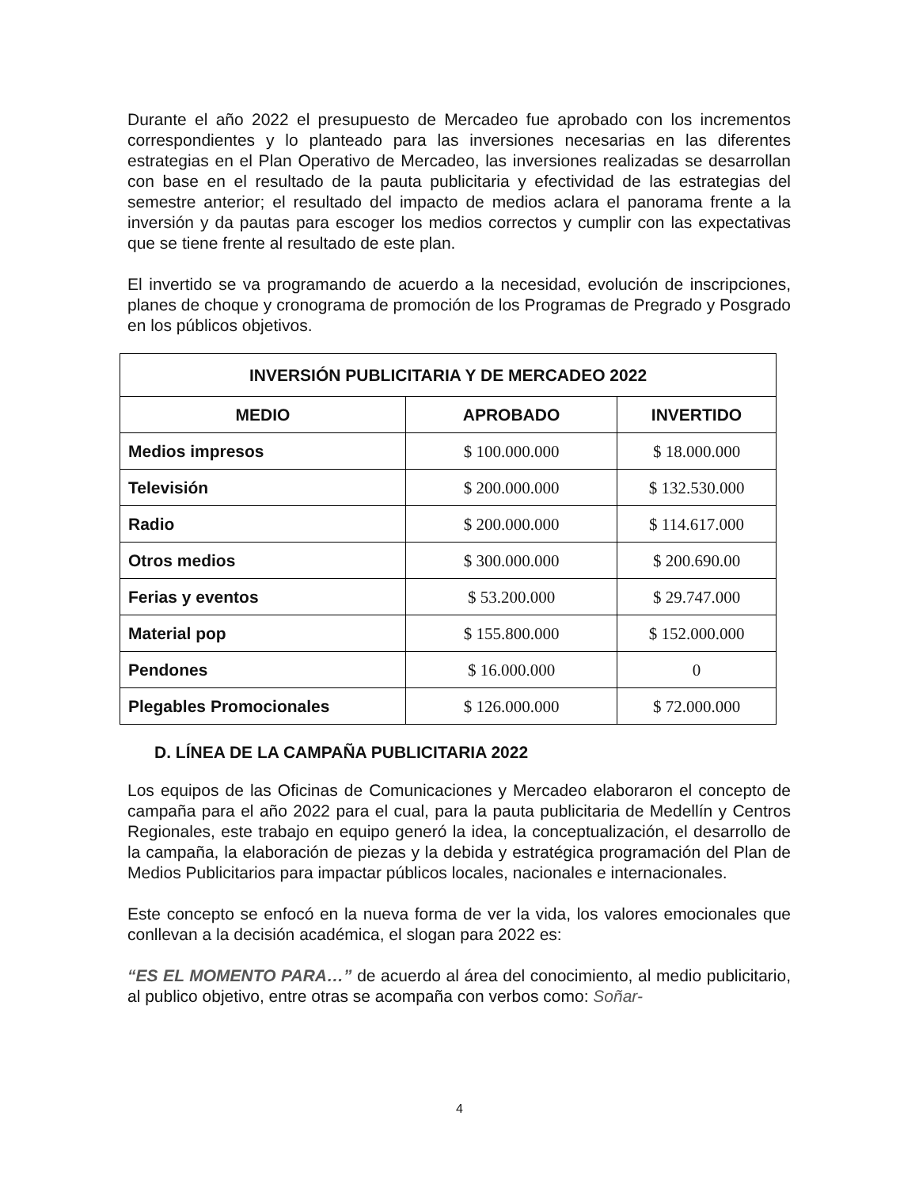Durante el año 2022 el presupuesto de Mercadeo fue aprobado con los incrementos correspondientes y lo planteado para las inversiones necesarias en las diferentes estrategias en el Plan Operativo de Mercadeo, las inversiones realizadas se desarrollan con base en el resultado de la pauta publicitaria y efectividad de las estrategias del semestre anterior; el resultado del impacto de medios aclara el panorama frente a la inversión y da pautas para escoger los medios correctos y cumplir con las expectativas que se tiene frente al resultado de este plan.
El invertido se va programando de acuerdo a la necesidad, evolución de inscripciones, planes de choque y cronograma de promoción de los Programas de Pregrado y Posgrado en los públicos objetivos.
| INVERSIÓN PUBLICITARIA Y DE MERCADEO 2022 | | |
| --- | --- | --- |
| MEDIO | APROBADO | INVERTIDO |
| Medios impresos | $ 100.000.000 | $ 18.000.000 |
| Televisión | $ 200.000.000 | $ 132.530.000 |
| Radio | $ 200.000.000 | $ 114.617.000 |
| Otros medios | $ 300.000.000 | $ 200.690.00 |
| Ferias y eventos | $ 53.200.000 | $ 29.747.000 |
| Material pop | $ 155.800.000 | $ 152.000.000 |
| Pendones | $ 16.000.000 | 0 |
| Plegables Promocionales | $ 126.000.000 | $ 72.000.000 |
D. LÍNEA DE LA CAMPAÑA PUBLICITARIA 2022
Los equipos de las Oficinas de Comunicaciones y Mercadeo elaboraron el concepto de campaña para el año 2022 para el cual, para la pauta publicitaria de Medellín y Centros Regionales, este trabajo en equipo generó la idea, la conceptualización, el desarrollo de la campaña, la elaboración de piezas y la debida y estratégica programación del Plan de Medios Publicitarios para impactar públicos locales, nacionales e internacionales.
Este concepto se enfocó en la nueva forma de ver la vida, los valores emocionales que conllevan a la decisión académica, el slogan para 2022 es:
“ES EL MOMENTO PARA…” de acuerdo al área del conocimiento, al medio publicitario, al publico objetivo, entre otras se acompaña con verbos como: Soñar-
4